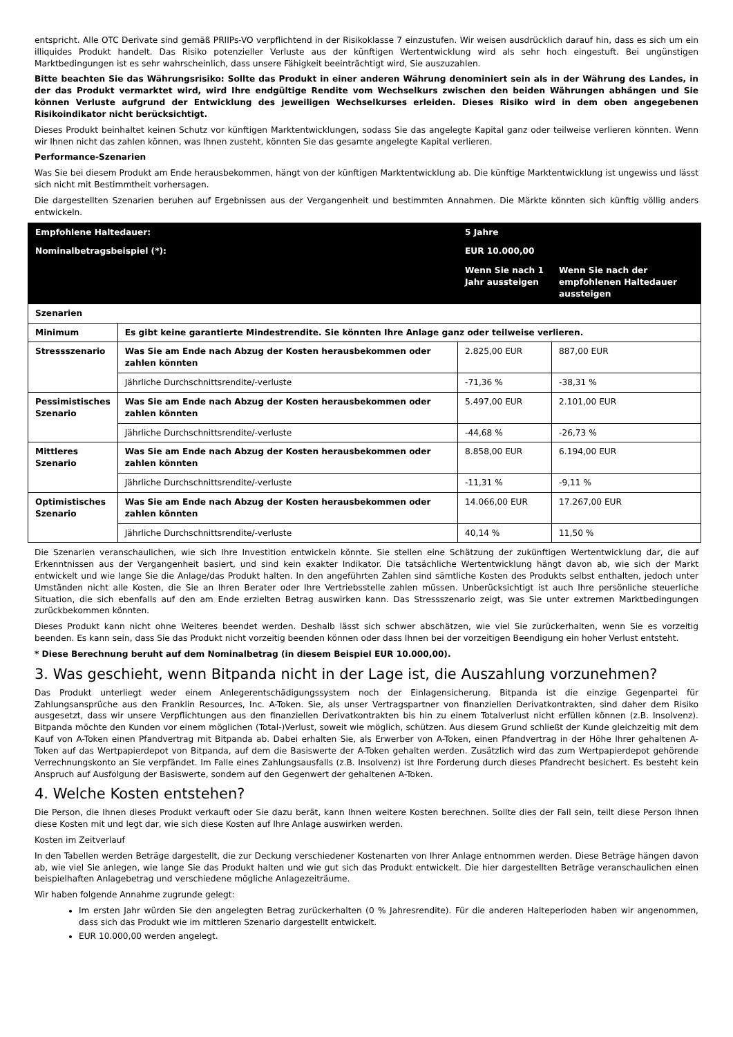entspricht. Alle OTC Derivate sind gemäß PRIIPs-VO verpflichtend in der Risikoklasse 7 einzustufen. Wir weisen ausdrücklich darauf hin, dass es sich um ein illiquides Produkt handelt. Das Risiko potenzieller Verluste aus der künftigen Wertentwicklung wird als sehr hoch eingestuft. Bei ungünstigen Marktbedingungen ist es sehr wahrscheinlich, dass unsere Fähigkeit beeinträchtigt wird, Sie auszuzahlen.
Bitte beachten Sie das Währungsrisiko: Sollte das Produkt in einer anderen Währung denominiert sein als in der Währung des Landes, in der das Produkt vermarktet wird, wird Ihre endgültige Rendite vom Wechselkurs zwischen den beiden Währungen abhängen und Sie können Verluste aufgrund der Entwicklung des jeweiligen Wechselkurses erleiden. Dieses Risiko wird in dem oben angegebenen Risikoindikator nicht berücksichtigt.
Dieses Produkt beinhaltet keinen Schutz vor künftigen Marktentwicklungen, sodass Sie das angelegte Kapital ganz oder teilweise verlieren könnten. Wenn wir Ihnen nicht das zahlen können, was Ihnen zusteht, könnten Sie das gesamte angelegte Kapital verlieren.
Performance-Szenarien
Was Sie bei diesem Produkt am Ende herausbekommen, hängt von der künftigen Marktentwicklung ab. Die künftige Marktentwicklung ist ungewiss und lässt sich nicht mit Bestimmtheit vorhersagen.
Die dargestellten Szenarien beruhen auf Ergebnissen aus der Vergangenheit und bestimmten Annahmen. Die Märkte könnten sich künftig völlig anders entwickeln.
| Empfohlene Haltedauer: | | 5 Jahre | |
| --- | --- | --- | --- |
| Nominalbetragsbeispiel (*): | | EUR 10.000,00 | |
| | | Wenn Sie nach 1 Jahr aussteigen | Wenn Sie nach der empfohlenen Haltedauer aussteigen |
| Szenarien | | | |
| Minimum | Es gibt keine garantierte Mindestrendite. Sie könnten Ihre Anlage ganz oder teilweise verlieren. | | |
| Stressszenario | Was Sie am Ende nach Abzug der Kosten herausbekommen oder zahlen könnten | 2.825,00 EUR | 887,00 EUR |
| | Jährliche Durchschnittsrendite/-verluste | -71,36 % | -38,31 % |
| Pessimistisches Szenario | Was Sie am Ende nach Abzug der Kosten herausbekommen oder zahlen könnten | 5.497,00 EUR | 2.101,00 EUR |
| | Jährliche Durchschnittsrendite/-verluste | -44,68 % | -26,73 % |
| Mittleres Szenario | Was Sie am Ende nach Abzug der Kosten herausbekommen oder zahlen könnten | 8.858,00 EUR | 6.194,00 EUR |
| | Jährliche Durchschnittsrendite/-verluste | -11,31 % | -9,11 % |
| Optimistisches Szenario | Was Sie am Ende nach Abzug der Kosten herausbekommen oder zahlen könnten | 14.066,00 EUR | 17.267,00 EUR |
| | Jährliche Durchschnittsrendite/-verluste | 40,14 % | 11,50 % |
Die Szenarien veranschaulichen, wie sich Ihre Investition entwickeln könnte. Sie stellen eine Schätzung der zukünftigen Wertentwicklung dar, die auf Erkenntnissen aus der Vergangenheit basiert, und sind kein exakter Indikator. Die tatsächliche Wertentwicklung hängt davon ab, wie sich der Markt entwickelt und wie lange Sie die Anlage/das Produkt halten. In den angeführten Zahlen sind sämtliche Kosten des Produkts selbst enthalten, jedoch unter Umständen nicht alle Kosten, die Sie an Ihren Berater oder Ihre Vertriebsstelle zahlen müssen. Unberücksichtigt ist auch Ihre persönliche steuerliche Situation, die sich ebenfalls auf den am Ende erzielten Betrag auswirken kann. Das Stressszenario zeigt, was Sie unter extremen Marktbedingungen zurückbekommen könnten.
Dieses Produkt kann nicht ohne Weiteres beendet werden. Deshalb lässt sich schwer abschätzen, wie viel Sie zurückerhalten, wenn Sie es vorzeitig beenden. Es kann sein, dass Sie das Produkt nicht vorzeitig beenden können oder dass Ihnen bei der vorzeitigen Beendigung ein hoher Verlust entsteht.
* Diese Berechnung beruht auf dem Nominalbetrag (in diesem Beispiel EUR 10.000,00).
3. Was geschieht, wenn Bitpanda nicht in der Lage ist, die Auszahlung vorzunehmen?
Das Produkt unterliegt weder einem Anlegerentschädigungssystem noch der Einlagensicherung. Bitpanda ist die einzige Gegenpartei für Zahlungsansprüche aus den Franklin Resources, Inc. A-Token. Sie, als unser Vertragspartner von finanziellen Derivatkontrakten, sind daher dem Risiko ausgesetzt, dass wir unsere Verpflichtungen aus den finanziellen Derivatkontrakten bis hin zu einem Totalverlust nicht erfüllen können (z.B. Insolvenz). Bitpanda möchte den Kunden vor einem möglichen (Total-)Verlust, soweit wie möglich, schützen. Aus diesem Grund schließt der Kunde gleichzeitig mit dem Kauf von A-Token einen Pfandvertrag mit Bitpanda ab. Dabei erhalten Sie, als Erwerber von A-Token, einen Pfandvertrag in der Höhe Ihrer gehaltenen A-Token auf das Wertpapierdepot von Bitpanda, auf dem die Basiswerte der A-Token gehalten werden. Zusätzlich wird das zum Wertpapierdepot gehörende Verrechnungskonto an Sie verpfändet. Im Falle eines Zahlungsausfalls (z.B. Insolvenz) ist Ihre Forderung durch dieses Pfandrecht besichert. Es besteht kein Anspruch auf Ausfolgung der Basiswerte, sondern auf den Gegenwert der gehaltenen A-Token.
4. Welche Kosten entstehen?
Die Person, die Ihnen dieses Produkt verkauft oder Sie dazu berät, kann Ihnen weitere Kosten berechnen. Sollte dies der Fall sein, teilt diese Person Ihnen diese Kosten mit und legt dar, wie sich diese Kosten auf Ihre Anlage auswirken werden.
Kosten im Zeitverlauf
In den Tabellen werden Beträge dargestellt, die zur Deckung verschiedener Kostenarten von Ihrer Anlage entnommen werden. Diese Beträge hängen davon ab, wie viel Sie anlegen, wie lange Sie das Produkt halten und wie gut sich das Produkt entwickelt. Die hier dargestellten Beträge veranschaulichen einen beispielhaften Anlagebetrag und verschiedene mögliche Anlagezeiträume.
Wir haben folgende Annahme zugrunde gelegt:
Im ersten Jahr würden Sie den angelegten Betrag zurückerhalten (0 % Jahresrendite). Für die anderen Halteperioden haben wir angenommen, dass sich das Produkt wie im mittleren Szenario dargestellt entwickelt.
EUR 10.000,00 werden angelegt.